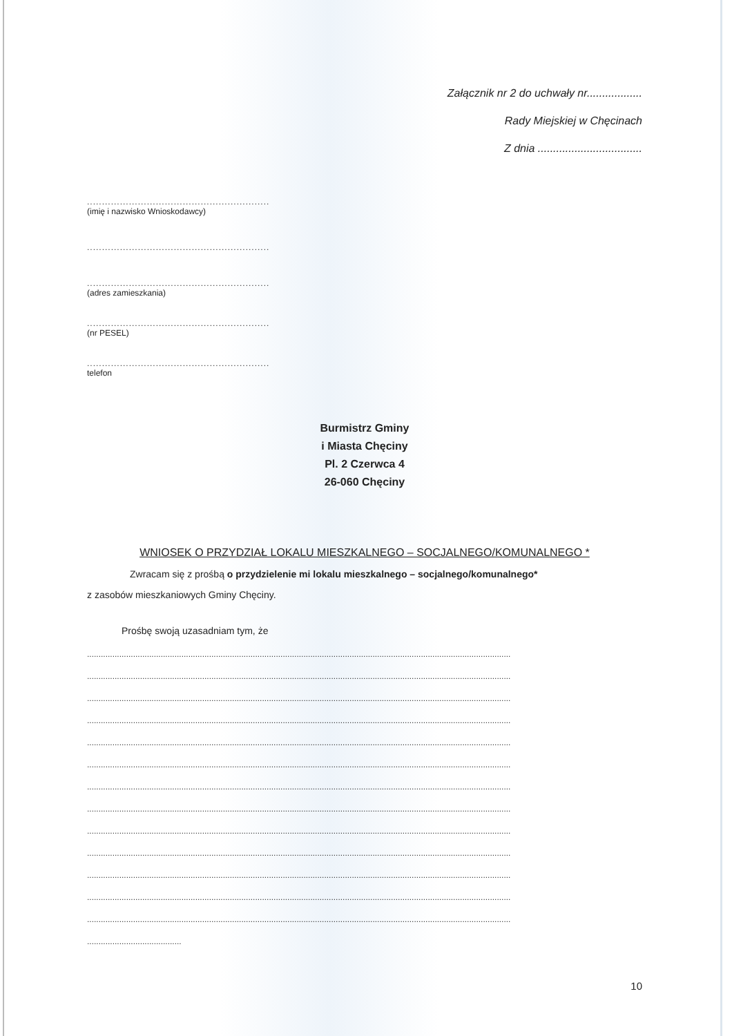Załącznik nr 2 do uchwały nr..................
Rady Miejskiej w Chęcinach
Z dnia ..................................
.............................................................
(imię i nazwisko Wnioskodawcy)
.............................................................
.............................................................
(adres zamieszkania)
.............................................................
(nr PESEL)
.............................................................
telefon
Burmistrz Gminy
i Miasta Chęciny
Pl. 2 Czerwca 4
26-060 Chęciny
WNIOSEK O PRZYDZIAŁ LOKALU MIESZKALNEGO – SOCJALNEGO/KOMUNALNEGO *
Zwracam się z prośbą o przydzielenie mi lokalu mieszkalnego – socjalnego/komunalnego*
z zasobów mieszkaniowych Gminy Chęciny.
Prośbę swoją uzasadniam tym, że
........................................................................................................................................................................................
........................................................................................................................................................................................
........................................................................................................................................................................................
........................................................................................................................................................................................
........................................................................................................................................................................................
........................................................................................................................................................................................
........................................................................................................................................................................................
........................................................................................................................................................................................
........................................................................................................................................................................................
........................................................................................................................................................................................
........................................................................................................................................................................................
........................................................................................................................................................................................
........................................................................................................................................................................................
.........................................
10